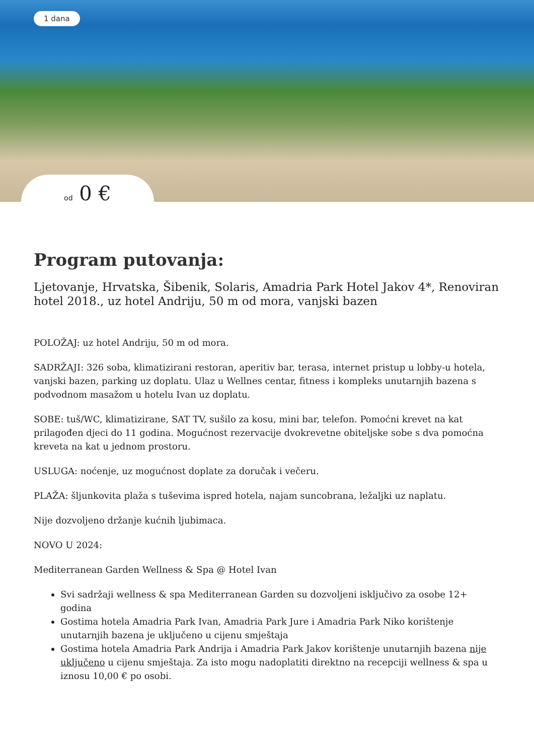1 dana
od 0 €
Program putovanja:
Ljetovanje, Hrvatska, Šibenik, Solaris, Amadria Park Hotel Jakov 4*, Renoviran hotel 2018., uz hotel Andriju, 50 m od mora, vanjski bazen
POLOŽAJ: uz hotel Andriju, 50 m od mora.
SADRŽAJI: 326 soba, klimatizirani restoran, aperitiv bar, terasa, internet pristup u lobby-u hotela, vanjski bazen, parking uz doplatu. Ulaz u Wellnes centar, fitness i kompleks unutarnjih bazena s podvodnom masažom u hotelu Ivan uz doplatu.
SOBE: tuš/WC, klimatizirane, SAT TV, sušilo za kosu, mini bar, telefon. Pomoćni krevet na kat prilagođen djeci do 11 godina. Mogućnost rezervacije dvokrevetne obiteljske sobe s dva pomoćna kreveta na kat u jednom prostoru.
USLUGA: noćenje, uz mogućnost doplate za doručak i večeru.
PLAŽA: šljunkovita plaža s tuševima ispred hotela, najam suncobrana, ležaljki uz naplatu.
Nije dozvoljeno držanje kućnih ljubimaca.
NOVO U 2024:
Mediterranean Garden Wellness & Spa @ Hotel Ivan
Svi sadržaji wellness & spa Mediterranean Garden su dozvoljeni isključivo za osobe 12+ godina
Gostima hotela Amadria Park Ivan, Amadria Park Jure i Amadria Park Niko korištenje unutarnjih bazena je uključeno u cijenu smještaja
Gostima hotela Amadria Park Andrija i Amadria Park Jakov korištenje unutarnjih bazena nije uključeno u cijenu smještaja. Za isto mogu nadoplatiti direktno na recepciji wellness & spa u iznosu 10,00 € po osobi.